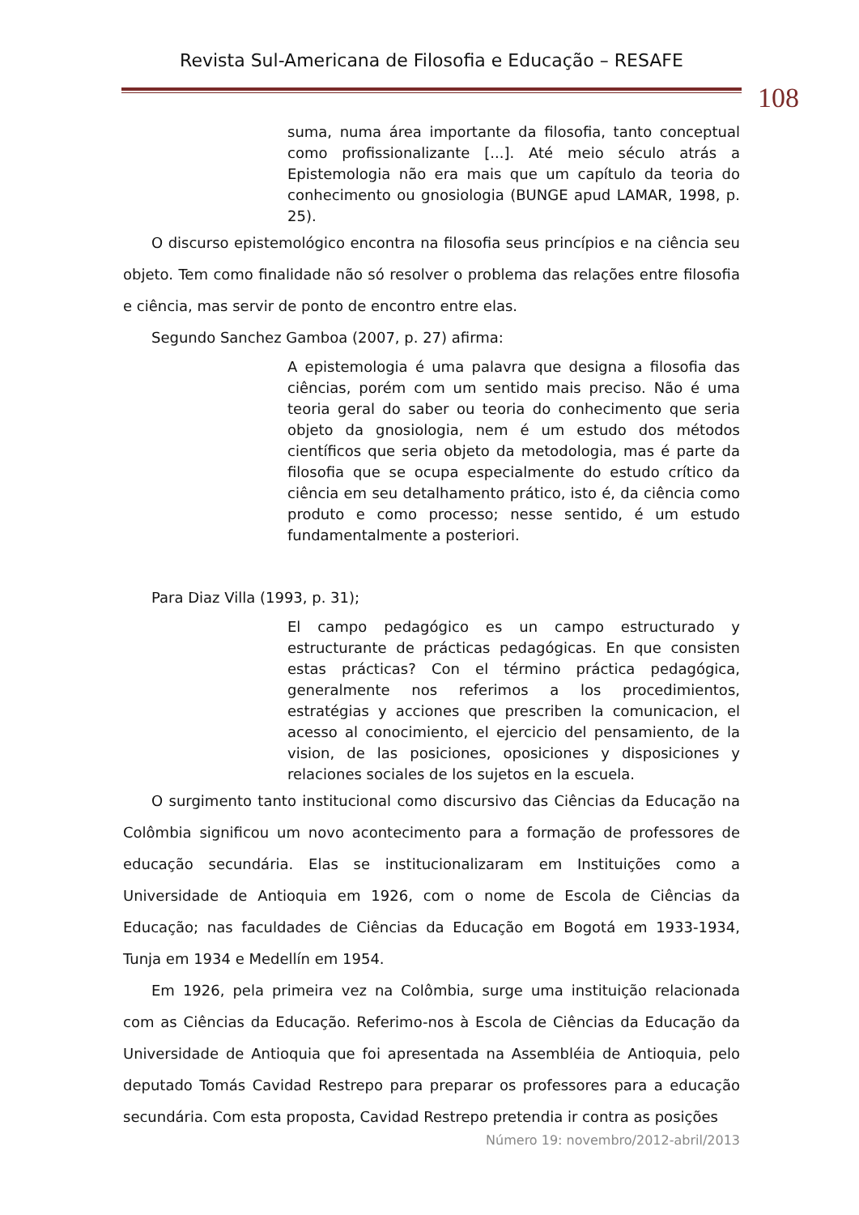Revista Sul-Americana de Filosofia e Educação – RESAFE
108
suma, numa área importante da filosofia, tanto conceptual como profissionalizante [...]. Até meio século atrás a Epistemologia não era mais que um capítulo da teoria do conhecimento ou gnosiologia (BUNGE apud LAMAR, 1998, p. 25).
O discurso epistemológico encontra na filosofia seus princípios e na ciência seu objeto. Tem como finalidade não só resolver o problema das relações entre filosofia e ciência, mas servir de ponto de encontro entre elas.
Segundo Sanchez Gamboa (2007, p. 27) afirma:
A epistemologia é uma palavra que designa a filosofia das ciências, porém com um sentido mais preciso. Não é uma teoria geral do saber ou teoria do conhecimento que seria objeto da gnosiologia, nem é um estudo dos métodos científicos que seria objeto da metodologia, mas é parte da filosofia que se ocupa especialmente do estudo crítico da ciência em seu detalhamento prático, isto é, da ciência como produto e como processo; nesse sentido, é um estudo fundamentalmente a posteriori.
Para Diaz Villa (1993, p. 31);
El campo pedagógico es un campo estructurado y estructurante de prácticas pedagógicas. En que consisten estas prácticas? Con el término práctica pedagógica, generalmente nos referimos a los procedimientos, estratégias y acciones que prescriben la comunicacion, el acesso al conocimiento, el ejercicio del pensamiento, de la vision, de las posiciones, oposiciones y disposiciones y relaciones sociales de los sujetos en la escuela.
O surgimento tanto institucional como discursivo das Ciências da Educação na Colômbia significou um novo acontecimento para a formação de professores de educação secundária. Elas se institucionalizaram em Instituições como a Universidade de Antioquia em 1926, com o nome de Escola de Ciências da Educação; nas faculdades de Ciências da Educação em Bogotá em 1933-1934, Tunja em 1934 e Medellín em 1954.
Em 1926, pela primeira vez na Colômbia, surge uma instituição relacionada com as Ciências da Educação. Referimo-nos à Escola de Ciências da Educação da Universidade de Antioquia que foi apresentada na Assembléia de Antioquia, pelo deputado Tomás Cavidad Restrepo para preparar os professores para a educação secundária. Com esta proposta, Cavidad Restrepo pretendia ir contra as posições
Número 19: novembro/2012-abril/2013